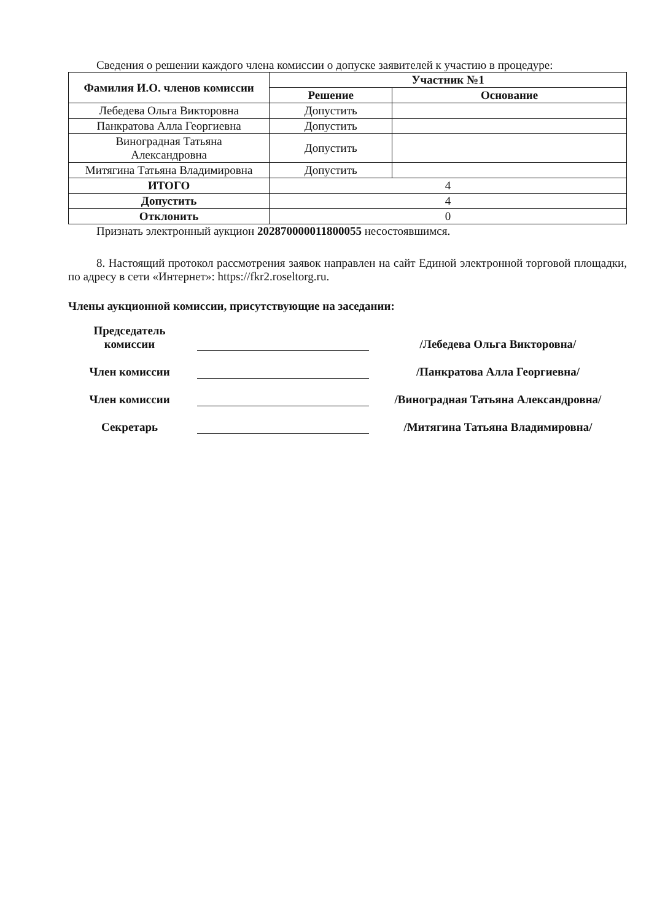Сведения о решении каждого члена комиссии о допуске заявителей к участию в процедуре:
| Фамилия И.О. членов комиссии | Участник №1 | |
| --- | --- | --- |
| | Решение | Основание |
| Лебедева Ольга Викторовна | Допустить | |
| Панкратова Алла Георгиевна | Допустить | |
| Виноградная Татьяна Александровна | Допустить | |
| Митягина Татьяна Владимировна | Допустить | |
| ИТОГО | 4 | |
| Допустить | 4 | |
| Отклонить | 0 | |
Признать электронный аукцион 202870000011800055 несостоявшимся.
8. Настоящий протокол рассмотрения заявок направлен на сайт Единой электронной торговой площадки, по адресу в сети «Интернет»: https://fkr2.roseltorg.ru.
Члены аукционной комиссии, присутствующие на заседании:
Председатель комиссии
/Лебедева Ольга Викторовна/
Член комиссии
/Панкратова Алла Георгиевна/
Член комиссии
/Виноградная Татьяна Александровна/
Секретарь
/Митягина Татьяна Владимировна/